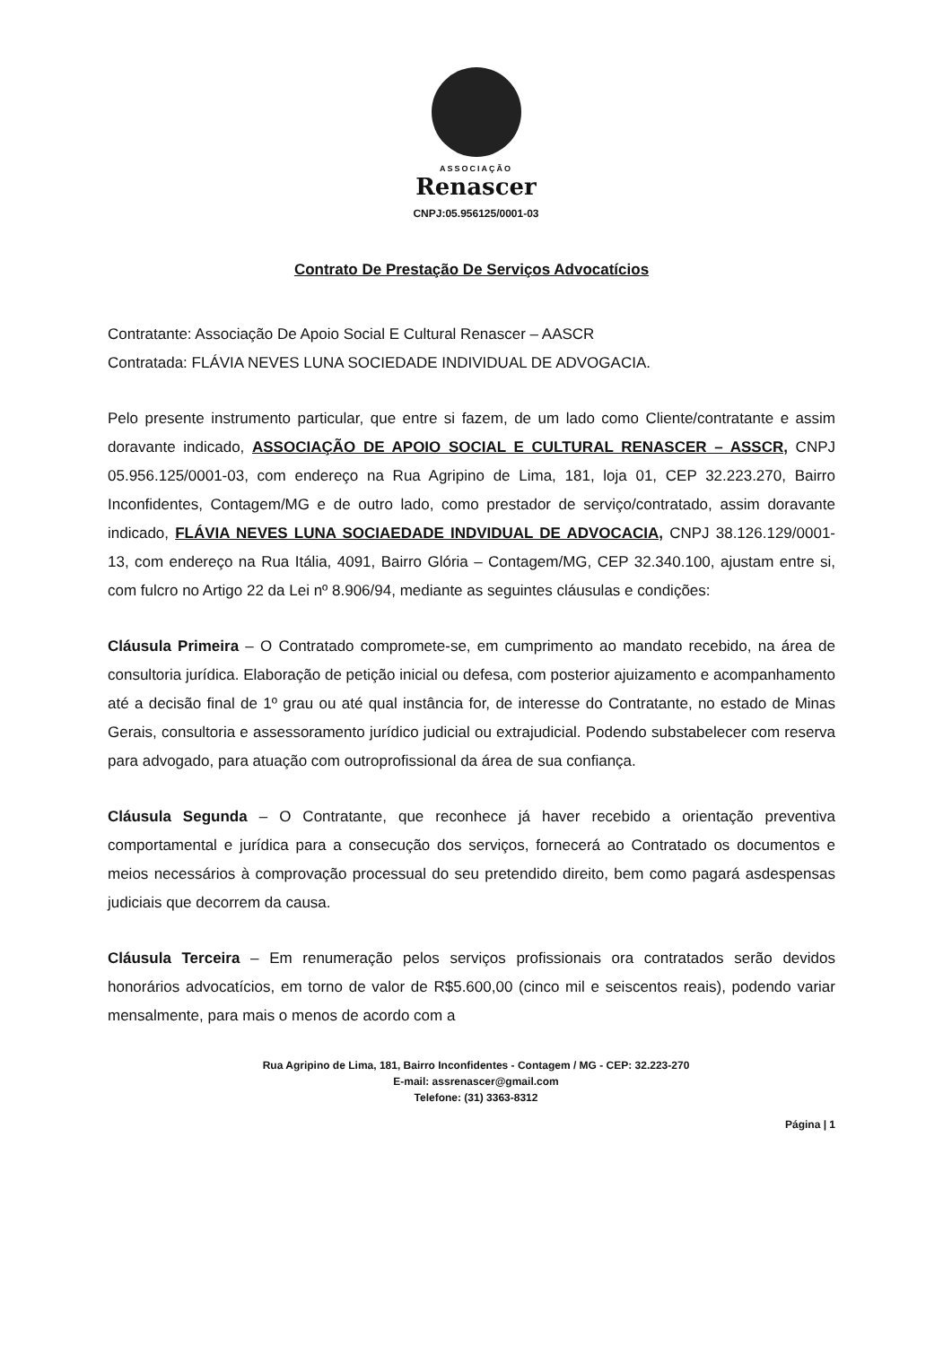ASSOCIAÇÃO
Renascer
CNPJ:05.956125/0001-03
Contrato De Prestação De Serviços Advocatícios
Contratante: Associação De Apoio Social E Cultural Renascer – AASCR
Contratada: FLÁVIA NEVES LUNA SOCIEDADE INDIVIDUAL DE ADVOGACIA.
Pelo presente instrumento particular, que entre si fazem, de um lado como Cliente/contratante e assim doravante indicado, ASSOCIAÇÃO DE APOIO SOCIAL E CULTURAL RENASCER – ASSCR, CNPJ 05.956.125/0001-03, com endereço na Rua Agripino de Lima, 181, loja 01, CEP 32.223.270, Bairro Inconfidentes, Contagem/MG e de outro lado, como prestador de serviço/contratado, assim doravante indicado, FLÁVIA NEVES LUNA SOCIAEDADE INDVIDUAL DE ADVOCACIA, CNPJ 38.126.129/0001-13, com endereço na Rua Itália, 4091, Bairro Glória – Contagem/MG, CEP 32.340.100, ajustam entre si, com fulcro no Artigo 22 da Lei nº 8.906/94, mediante as seguintes cláusulas e condições:
Cláusula Primeira – O Contratado compromete-se, em cumprimento ao mandato recebido, na área de consultoria jurídica. Elaboração de petição inicial ou defesa, com posterior ajuizamento e acompanhamento até a decisão final de 1º grau ou até qual instância for, de interesse do Contratante, no estado de Minas Gerais, consultoria e assessoramento jurídico judicial ou extrajudicial. Podendo substabelecer com reserva para advogado, para atuação com outroprofissional da área de sua confiança.
Cláusula Segunda – O Contratante, que reconhece já haver recebido a orientação preventiva comportamental e jurídica para a consecução dos serviços, fornecerá ao Contratado os documentos e meios necessários à comprovação processual do seu pretendido direito, bem como pagará asdespensas judiciais que decorrem da causa.
Cláusula Terceira – Em renumeração pelos serviços profissionais ora contratados serão devidos honorários advocatícios, em torno de valor de R$5.600,00 (cinco mil e seiscentos reais), podendo variar mensalmente, para mais o menos de acordo com a
Rua Agripino de Lima, 181, Bairro Inconfidentes - Contagem / MG - CEP: 32.223-270
E-mail: assrenascer@gmail.com
Telefone: (31) 3363-8312
Página | 1